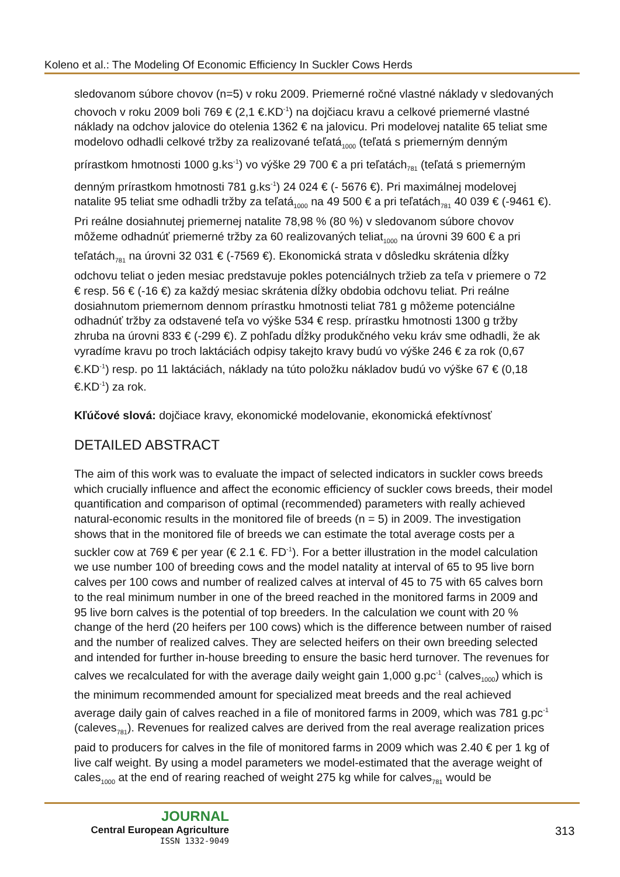Koleno et al.: The Modeling Of Economic Efficiency In Suckler Cows Herds
sledovanom súbore chovov (n=5) v roku 2009. Priemerné ročné vlastné náklady v sledovaných chovoch v roku 2009 boli 769 € (2,1 €.KD<sup>-1</sup>) na dojčiacu kravu a celkové priemerné vlastné náklady na odchov jalovice do otelenia 1362 € na jalovicu. Pri modelovej natalite 65 teliat sme modelovo odhadli celkové tržby za realizované teľatá<sub>1000</sub> (teľatá s priemerným denným prírastkom hmotnosti 1000 g.ks<sup>-1</sup>) vo výške 29 700 € a pri teľatách<sub>781</sub> (teľatá s priemerným denným prírastkom hmotnosti 781 g.ks<sup>-1</sup>) 24 024 € (- 5676 €). Pri maximálnej modelovej natalite 95 teliat sme odhadli tržby za teľatá<sub>1000</sub> na 49 500 € a pri teľatách<sub>781</sub> 40 039 € (-9461 €). Pri reálne dosiahnutej priemernej natalite 78,98 % (80 %) v sledovanom súbore chovov môžeme odhadnúť priemerné tržby za 60 realizovaných teliat<sub>1000</sub> na úrovni 39 600 € a pri teľatách<sub>781</sub> na úrovni 32 031 € (-7569 €). Ekonomická strata v dôsledku skrátenia dĺžky odchovu teliat o jeden mesiac predstavuje pokles potenciálnych tržieb za teľa v priemere o 72 € resp. 56 € (-16 €) za každý mesiac skrátenia dĺžky obdobia odchovu teliat. Pri reálne dosiahnutom priemernom dennom prírastku hmotnosti teliat 781 g môžeme potenciálne odhadnúť tržby za odstavené teľa vo výške 534 € resp. prírastku hmotnosti 1300 g tržby zhruba na úrovni 833 € (-299 €). Z pohľadu dĺžky produkčného veku kráv sme odhadli, že ak vyradíme kravu po troch laktáciách odpisy takejto kravy budú vo výške 246 € za rok (0,67 €.KD<sup>-1</sup>) resp. po 11 laktáciách, náklady na túto položku nákladov budú vo výške 67 € (0,18 €.KD<sup>-1</sup>) za rok.
Kľúčové slová: dojčiace kravy, ekonomické modelovanie, ekonomická efektívnosť
DETAILED ABSTRACT
The aim of this work was to evaluate the impact of selected indicators in suckler cows breeds which crucially influence and affect the economic efficiency of suckler cows breeds, their model quantification and comparison of optimal (recommended) parameters with really achieved natural-economic results in the monitored file of breeds (n = 5) in 2009. The investigation shows that in the monitored file of breeds we can estimate the total average costs per a suckler cow at 769 € per year (€ 2.1 €. FD<sup>-1</sup>). For a better illustration in the model calculation we use number 100 of breeding cows and the model natality at interval of 65 to 95 live born calves per 100 cows and number of realized calves at interval of 45 to 75 with 65 calves born to the real minimum number in one of the breed reached in the monitored farms in 2009 and 95 live born calves is the potential of top breeders. In the calculation we count with 20 % change of the herd (20 heifers per 100 cows) which is the difference between number of raised and the number of realized calves. They are selected heifers on their own breeding selected and intended for further in-house breeding to ensure the basic herd turnover. The revenues for calves we recalculated for with the average daily weight gain 1,000 g.pc<sup>-1</sup> (calves<sub>1000</sub>) which is the minimum recommended amount for specialized meat breeds and the real achieved average daily gain of calves reached in a file of monitored farms in 2009, which was 781 g.pc<sup>-1</sup> (caleves<sub>781</sub>). Revenues for realized calves are derived from the real average realization prices paid to producers for calves in the file of monitored farms in 2009 which was 2.40 € per 1 kg of live calf weight. By using a model parameters we model-estimated that the average weight of cales<sub>1000</sub> at the end of rearing reached of weight 275 kg while for calves<sub>781</sub> would be
JOURNAL
Central European Agriculture
ISSN 1332-9049
313